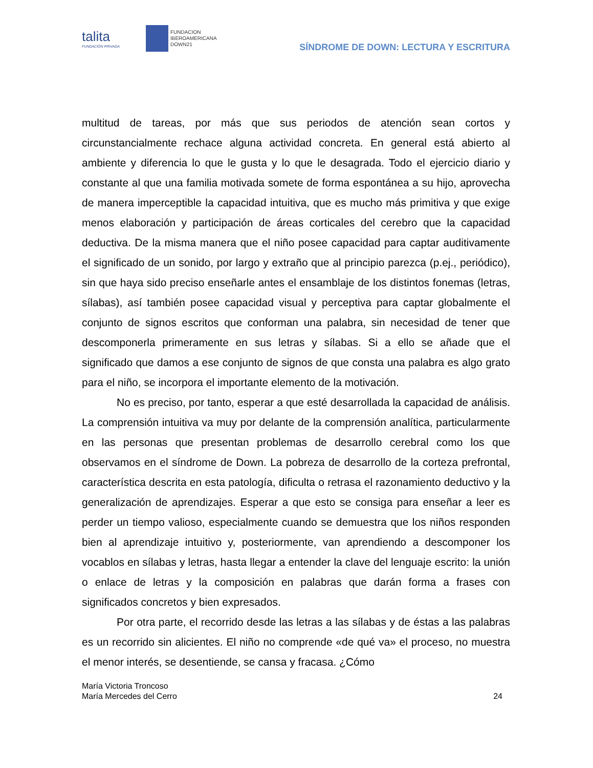talita
FUNDACIÓN PRIVADA
FUNDACION
IBEROAMERICANA
DOWN21
SÍNDROME DE DOWN: LECTURA Y ESCRITURA
multitud de tareas, por más que sus periodos de atención sean cortos y circunstancialmente rechace alguna actividad concreta. En general está abierto al ambiente y diferencia lo que le gusta y lo que le desagrada. Todo el ejercicio diario y constante al que una familia motivada somete de forma espontánea a su hijo, aprovecha de manera imperceptible la capacidad intuitiva, que es mucho más primitiva y que exige menos elaboración y participación de áreas corticales del cerebro que la capacidad deductiva. De la misma manera que el niño posee capacidad para captar auditivamente el significado de un sonido, por largo y extraño que al principio parezca (p.ej., periódico), sin que haya sido preciso enseñarle antes el ensamblaje de los distintos fonemas (letras, sílabas), así también posee capacidad visual y perceptiva para captar globalmente el conjunto de signos escritos que conforman una palabra, sin necesidad de tener que descomponerla primeramente en sus letras y sílabas. Si a ello se añade que el significado que damos a ese conjunto de signos de que consta una palabra es algo grato para el niño, se incorpora el importante elemento de la motivación.
No es preciso, por tanto, esperar a que esté desarrollada la capacidad de análisis. La comprensión intuitiva va muy por delante de la comprensión analítica, particularmente en las personas que presentan problemas de desarrollo cerebral como los que observamos en el síndrome de Down. La pobreza de desarrollo de la corteza prefrontal, característica descrita en esta patología, dificulta o retrasa el razonamiento deductivo y la generalización de aprendizajes. Esperar a que esto se consiga para enseñar a leer es perder un tiempo valioso, especialmente cuando se demuestra que los niños responden bien al aprendizaje intuitivo y, posteriormente, van aprendiendo a descomponer los vocablos en sílabas y letras, hasta llegar a entender la clave del lenguaje escrito: la unión o enlace de letras y la composición en palabras que darán forma a frases con significados concretos y bien expresados.
Por otra parte, el recorrido desde las letras a las sílabas y de éstas a las palabras es un recorrido sin alicientes. El niño no comprende «de qué va» el proceso, no muestra el menor interés, se desentiende, se cansa y fracasa. ¿Cómo
María Victoria Troncoso
María Mercedes del Cerro
24